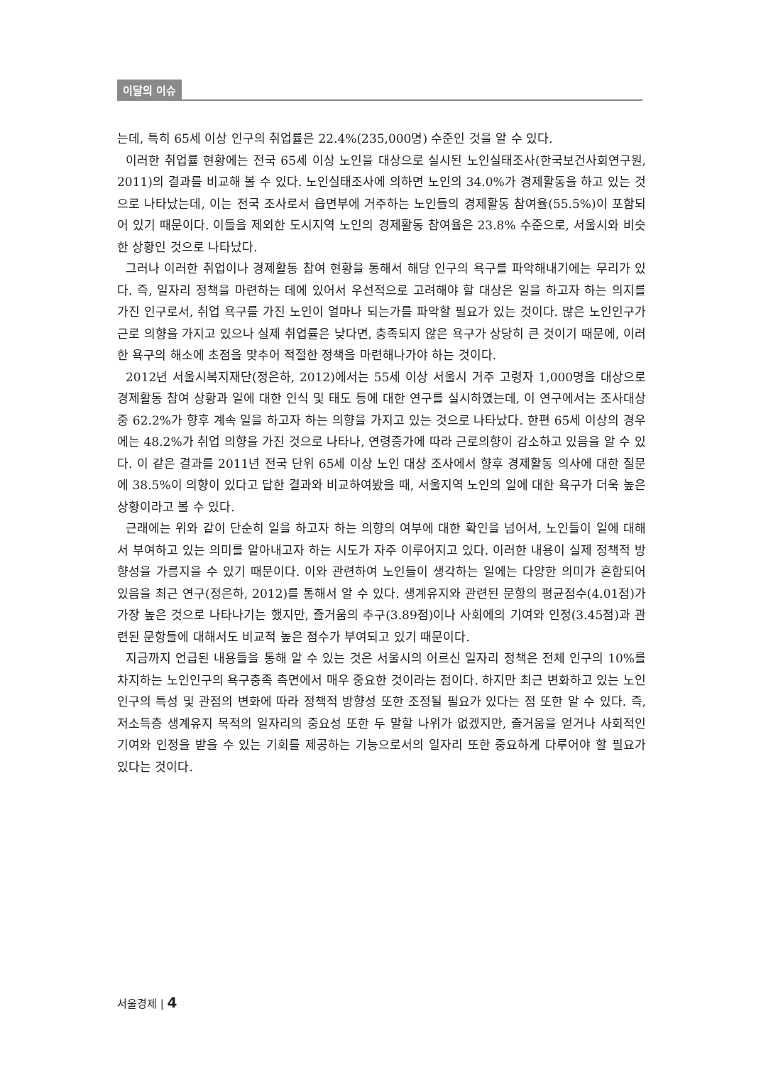이달의 이슈
는데, 특히 65세 이상 인구의 취업률은 22.4%(235,000명) 수준인 것을 알 수 있다.
이러한 취업률 현황에는 전국 65세 이상 노인을 대상으로 실시된 노인실태조사(한국보건사회연구원, 2011)의 결과를 비교해 볼 수 있다. 노인실태조사에 의하면 노인의 34.0%가 경제활동을 하고 있는 것으로 나타났는데, 이는 전국 조사로서 읍면부에 거주하는 노인들의 경제활동 참여율(55.5%)이 포함되어 있기 때문이다. 이들을 제외한 도시지역 노인의 경제활동 참여율은 23.8% 수준으로, 서울시와 비슷한 상황인 것으로 나타났다.
그러나 이러한 취업이나 경제활동 참여 현황을 통해서 해당 인구의 욕구를 파악해내기에는 무리가 있다. 즉, 일자리 정책을 마련하는 데에 있어서 우선적으로 고려해야 할 대상은 일을 하고자 하는 의지를 가진 인구로서, 취업 욕구를 가진 노인이 얼마나 되는가를 파악할 필요가 있는 것이다. 많은 노인인구가 근로 의향을 가지고 있으나 실제 취업률은 낮다면, 충족되지 않은 욕구가 상당히 큰 것이기 때문에, 이러한 욕구의 해소에 초점을 맞추어 적절한 정책을 마련해나가야 하는 것이다.
2012년 서울시복지재단(정은하, 2012)에서는 55세 이상 서울시 거주 고령자 1,000명을 대상으로 경제활동 참여 상황과 일에 대한 인식 및 태도 등에 대한 연구를 실시하였는데, 이 연구에서는 조사대상 중 62.2%가 향후 계속 일을 하고자 하는 의향을 가지고 있는 것으로 나타났다. 한편 65세 이상의 경우에는 48.2%가 취업 의향을 가진 것으로 나타나, 연령증가에 따라 근로의향이 감소하고 있음을 알 수 있다. 이 같은 결과를 2011년 전국 단위 65세 이상 노인 대상 조사에서 향후 경제활동 의사에 대한 질문에 38.5%이 의향이 있다고 답한 결과와 비교하여봤을 때, 서울지역 노인의 일에 대한 욕구가 더욱 높은 상황이라고 볼 수 있다.
근래에는 위와 같이 단순히 일을 하고자 하는 의향의 여부에 대한 확인을 넘어서, 노인들이 일에 대해서 부여하고 있는 의미를 알아내고자 하는 시도가 자주 이루어지고 있다. 이러한 내용이 실제 정책적 방향성을 가름지을 수 있기 때문이다. 이와 관련하여 노인들이 생각하는 일에는 다양한 의미가 혼합되어 있음을 최근 연구(정은하, 2012)를 통해서 알 수 있다. 생계유지와 관련된 문항의 평균점수(4.01점)가 가장 높은 것으로 나타나기는 했지만, 즐거움의 추구(3.89점)이나 사회에의 기여와 인정(3.45점)과 관련된 문항들에 대해서도 비교적 높은 점수가 부여되고 있기 때문이다.
지금까지 언급된 내용들을 통해 알 수 있는 것은 서울시의 어르신 일자리 정책은 전체 인구의 10%를 차지하는 노인인구의 욕구충족 측면에서 매우 중요한 것이라는 점이다. 하지만 최근 변화하고 있는 노인인구의 특성 및 관점의 변화에 따라 정책적 방향성 또한 조정될 필요가 있다는 점 또한 알 수 있다. 즉, 저소득층 생계유지 목적의 일자리의 중요성 또한 두 말할 나위가 없겠지만, 즐거움을 얻거나 사회적인 기여와 인정을 받을 수 있는 기회를 제공하는 기능으로서의 일자리 또한 중요하게 다루어야 할 필요가 있다는 것이다.
서울경제 | 4